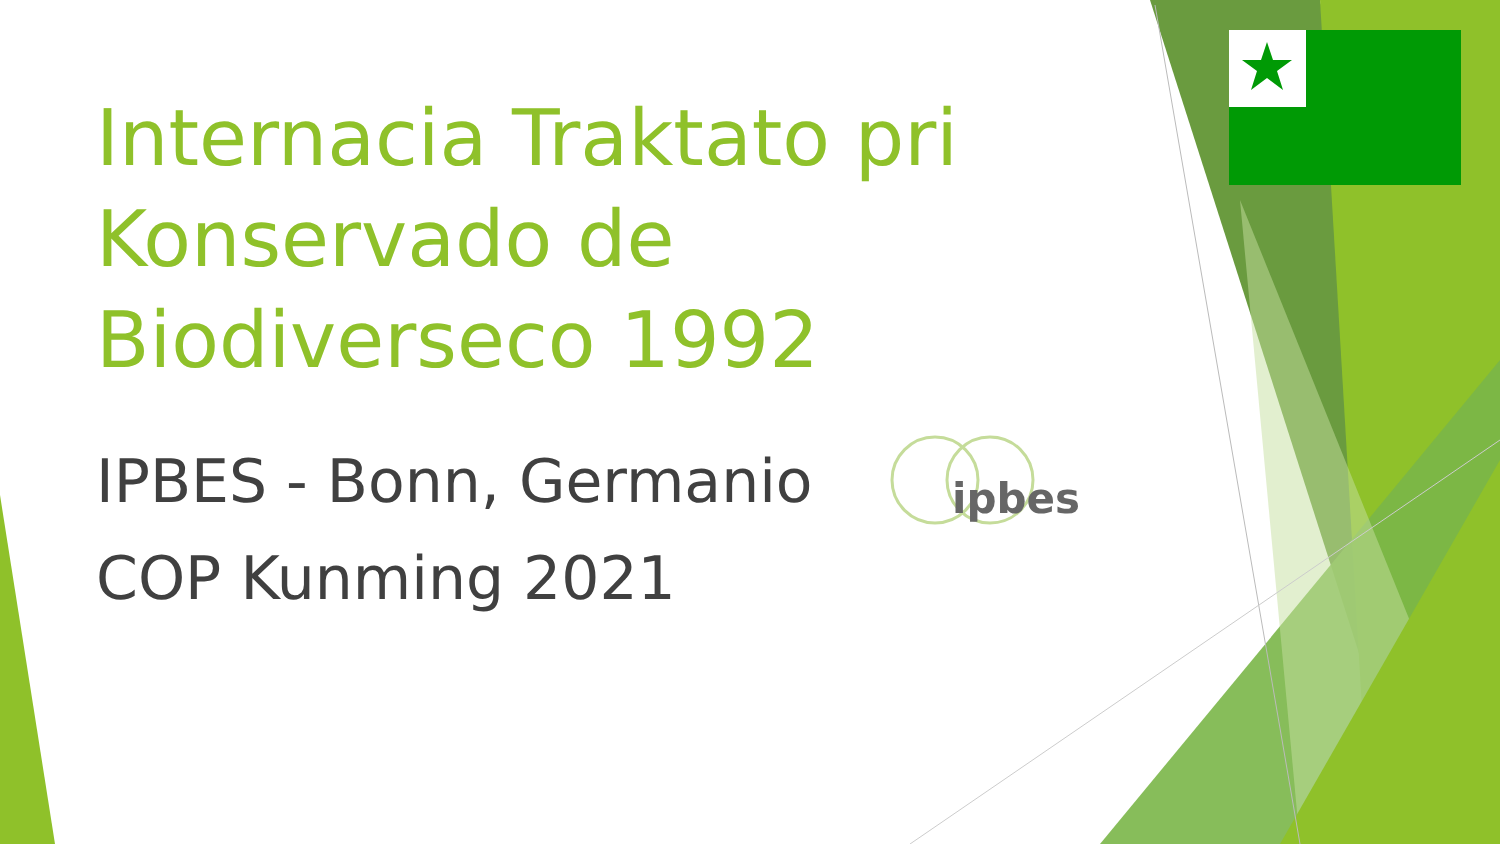Internacia Traktato pri Konservado de Biodiverseco 1992
IPBES - Bonn, Germanio
COP Kunming 2021
ipbes